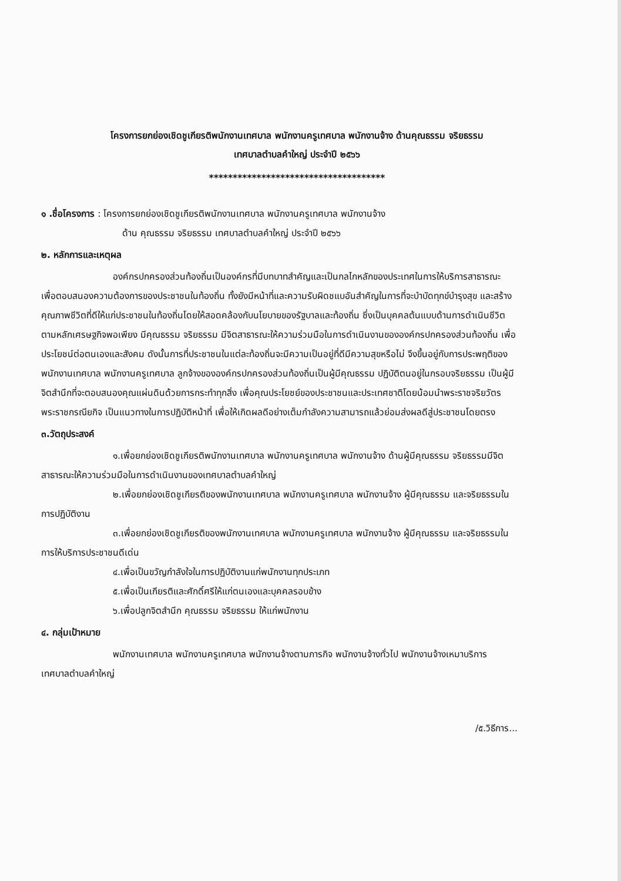โครงการยกย่องเชิดชูเกียรติพนักงานเทศบาล พนักงานครูเทศบาล พนักงานจ้าง ด้านคุณธรรม จริยธรรม
เทศบาลตำบลคำใหญ่ ประจำปี ๒๕๖๖
*************************************
๑ .ชื่อโครงการ : โครงการยกย่องเชิดชูเกียรติพนักงานเทศบาล พนักงานครูเทศบาล พนักงานจ้าง
ด้าน คุณธรรม จริยธรรม เทศบาลตำบลคำใหญ่ ประจำปี ๒๕๖๖
๒. หลักการและเหตุผล
องค์กรปกครองส่วนท้องถิ่นเป็นองค์กรที่มีบทบาทสำคัญและเป็นกลไกหลักของประเทศในการให้บริการสาธารณะ เพื่อตอบสนองความต้องการของประชาชนในท้องถิ่น ทั้งยังมีหน้าที่และความรับผิดชแบอันสำคัญในการที่จะบำบัดทุกข์บำรุงสุข และสร้างคุณภาพชีวิตที่ดีให้แก่ประชาชนในท้องถิ่นโดยให้สอดคล้องกับนโยบายของรัฐบาลและท้องถิ่น ซึ่งเป็นบุคคลต้นแบบด้านการดำเนินชีวิตตามหลักเศรษฐกิจพอเพียง มีคุณธรรม จริยธรรม มีจิตสาธารณะให้ความร่วมมือในการดำเนินงานขององค์กรปกครองส่วนท้องถิ่น เพื่อประโยชน์ต่อตนเองและสังคม ดังนั้นการที่ประชาชนในแต่ละท้องถิ่นจะมีความเป็นอยู่ที่ดีมีความสุขหรือไม่ จึงขึ้นอยู่กับการประพฤติของพนักงานเทศบาล พนักงานครูเทศบาล ลูกจ้างขององค์กรปกครองส่วนท้องถิ่นเป็นผู้มีคุณธรรม ปฏิบัติตนอยู่ในกรอบจริยธรรม เป็นผู้มีจิตสำนึกที่จะตอบสนองคุณแผ่นดินด้วยการกระทำทุกสิ่ง เพื่อคุณประโยชย์ของประชาชนและประเทศชาติโดยน้อมนำพระราชจริยวัตร พระราชกรณียกิจ เป็นแนวทางในการปฏิบัติหน้าที่ เพื่อให้เกิดผลดีอย่างเต็มกำลังความสามารถแล้วย่อมส่งผลดีสู่ประชาชนโดยตรง
๓.วัตถุประสงค์
๑.เพื่อยกย่องเชิดชูเกียรติพนักงานเทศบาล พนักงานครูเทศบาล พนักงานจ้าง ด้านผู้มีคุณธรรม จริยธรรมมีจิตสาธารณะให้ความร่วมมือในการดำเนินงานของเทศบาลตำบลคำใหญ่
๒.เพื่อยกย่องเชิดชูเกียรติของพนักงานเทศบาล พนักงานครูเทศบาล พนักงานจ้าง ผู้มีคุณธรรม และจริยธรรมในการปฏิบัติงาน
๓.เพื่อยกย่องเชิดชูเกียรติของพนักงานเทศบาล พนักงานครูเทศบาล พนักงานจ้าง ผู้มีคุณธรรม และจริยธรรมในการให้บริการประชาชนดีเด่น
๔.เพื่อเป็นขวัญกำลังใจในการปฏิบัติงานแก่พนักงานทุกประเภท
๕.เพื่อเป็นเกียรติและศักดิ์ศรีให้แก่ตนเองและบุคคลรอบข้าง
๖.เพื่อปลูกจิตสำนึก คุณธรรม จริยธรรม ให้แก่พนักงาน
๔. กลุ่มเป้าหมาย
พนักงานเทศบาล พนักงานครูเทศบาล พนักงานจ้างตามภารกิจ พนักงานจ้างทั่วไป พนักงานจ้างเหมาบริการ เทศบาลตำบลคำใหญ่
/๕.วิธีการ...